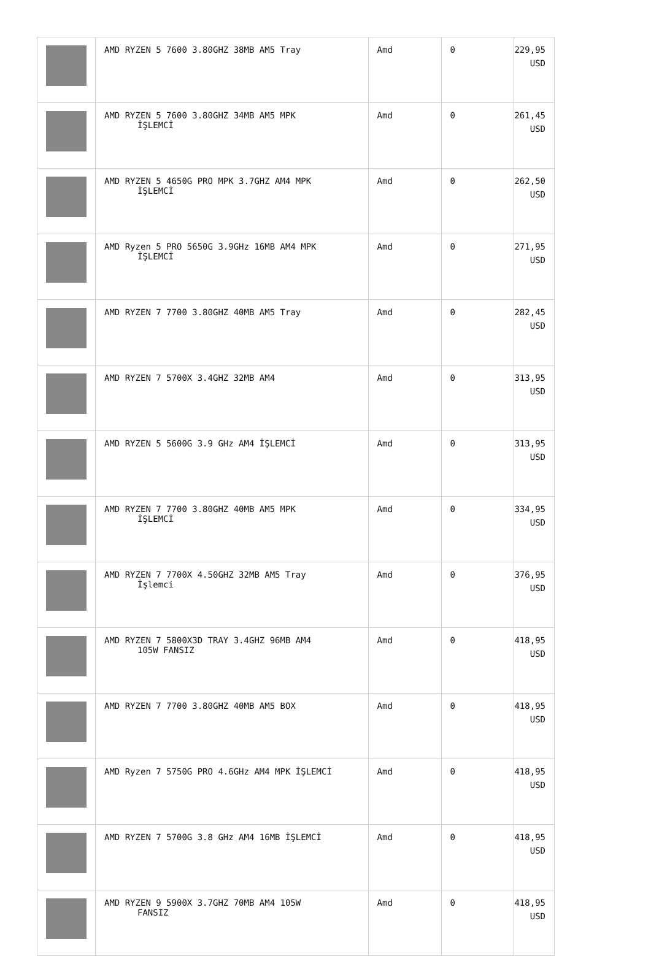| | AMD RYZEN 5 7600 3.80GHZ 38MB AM5 Tray | Amd | 0 | 229,95 USD |
| | AMD RYZEN 5 7600 3.80GHZ 34MB AM5 MPK İŞLEMCİ | Amd | 0 | 261,45 USD |
| | AMD RYZEN 5 4650G PRO MPK 3.7GHZ AM4 MPK İŞLEMCİ | Amd | 0 | 262,50 USD |
| | AMD Ryzen 5 PRO 5650G 3.9GHz 16MB AM4 MPK İŞLEMCİ | Amd | 0 | 271,95 USD |
| | AMD RYZEN 7 7700 3.80GHZ 40MB AM5 Tray | Amd | 0 | 282,45 USD |
| | AMD RYZEN 7 5700X 3.4GHZ 32MB AM4 | Amd | 0 | 313,95 USD |
| | AMD RYZEN 5 5600G 3.9 GHz AM4 İŞLEMCİ | Amd | 0 | 313,95 USD |
| | AMD RYZEN 7 7700 3.80GHZ 40MB AM5 MPK İŞLEMCİ | Amd | 0 | 334,95 USD |
| | AMD RYZEN 7 7700X 4.50GHZ 32MB AM5 Tray İşlemci | Amd | 0 | 376,95 USD |
| | AMD RYZEN 7 5800X3D TRAY 3.4GHZ 96MB AM4 105W FANSIZ | Amd | 0 | 418,95 USD |
| | AMD RYZEN 7 7700 3.80GHZ 40MB AM5 BOX | Amd | 0 | 418,95 USD |
| | AMD Ryzen 7 5750G PRO 4.6GHz AM4 MPK İŞLEMCİ | Amd | 0 | 418,95 USD |
| | AMD RYZEN 7 5700G 3.8 GHz AM4 16MB İŞLEMCİ | Amd | 0 | 418,95 USD |
| | AMD RYZEN 9 5900X 3.7GHZ 70MB AM4 105W FANSIZ | Amd | 0 | 418,95 USD |